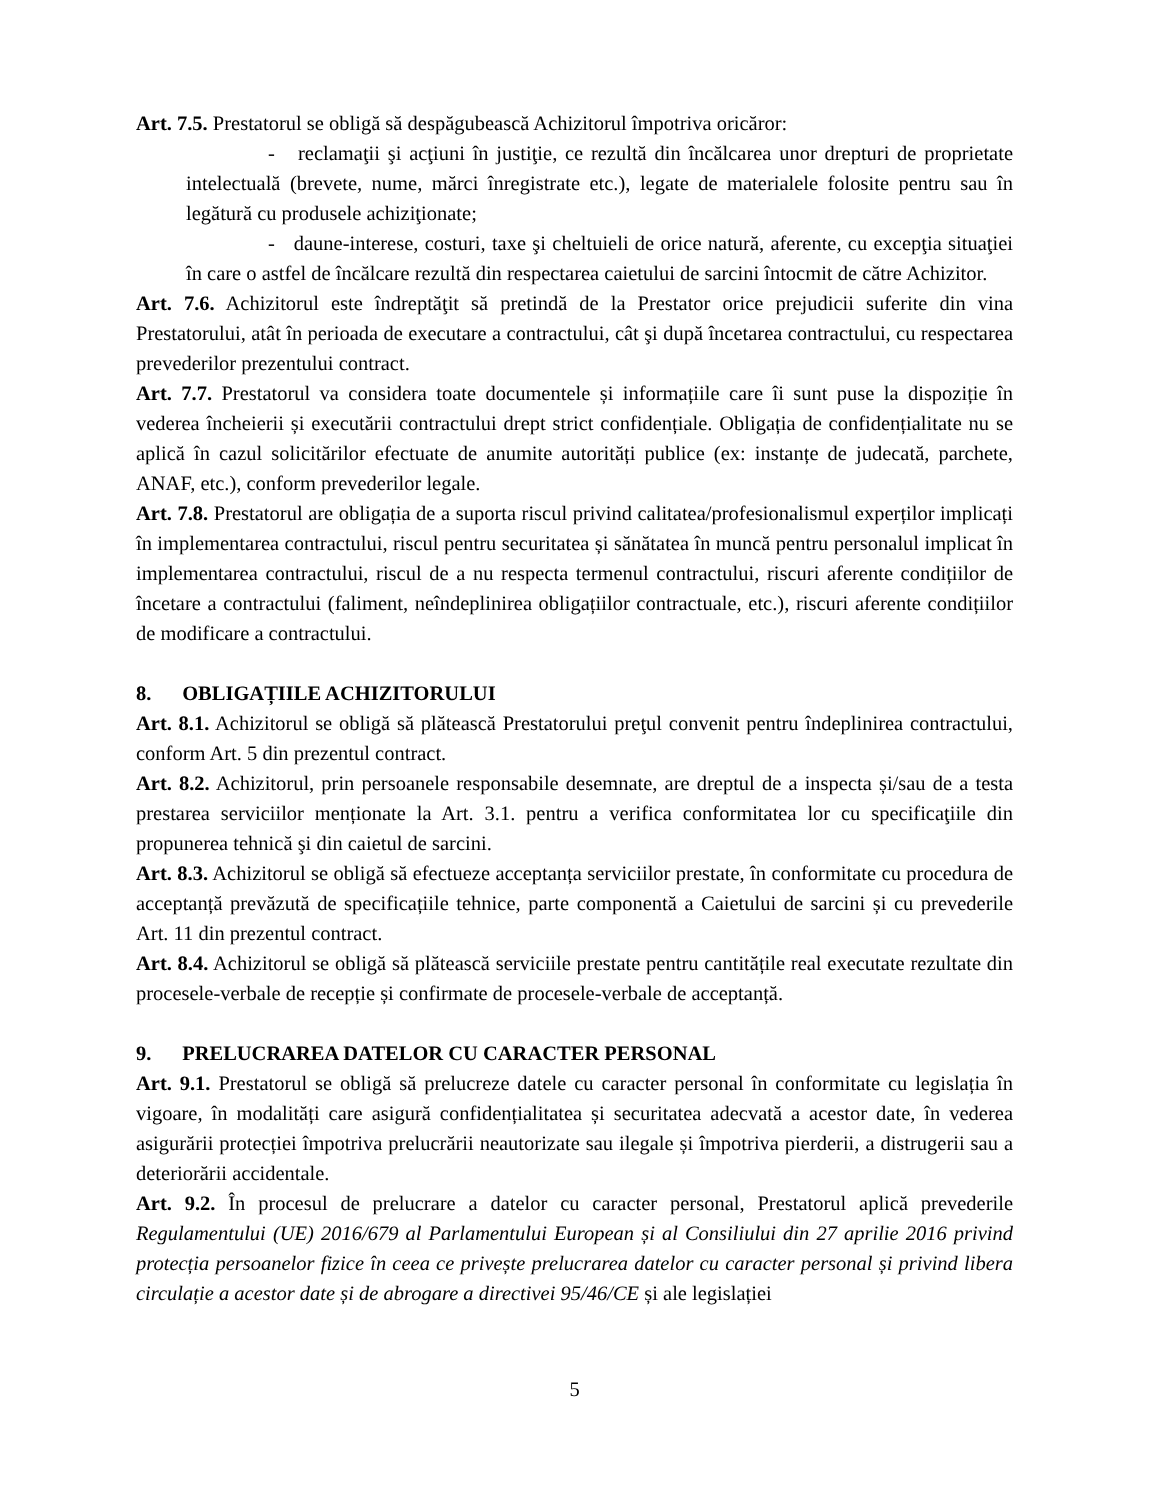Art. 7.5. Prestatorul se obligă să despăgubească Achizitorul împotriva oricăror:
- reclamaţii şi acţiuni în justiţie, ce rezultă din încălcarea unor drepturi de proprietate intelectuală (brevete, nume, mărci înregistrate etc.), legate de materialele folosite pentru sau în legătură cu produsele achiziţionate;
- daune-interese, costuri, taxe şi cheltuieli de orice natură, aferente, cu excepţia situaţiei în care o astfel de încălcare rezultă din respectarea caietului de sarcini întocmit de către Achizitor.
Art. 7.6. Achizitorul este îndreptăţit să pretindă de la Prestator orice prejudicii suferite din vina Prestatorului, atât în perioada de executare a contractului, cât şi după încetarea contractului, cu respectarea prevederilor prezentului contract.
Art. 7.7. Prestatorul va considera toate documentele și informațiile care îi sunt puse la dispoziție în vederea încheierii și executării contractului drept strict confidențiale. Obligația de confidențialitate nu se aplică în cazul solicitărilor efectuate de anumite autorități publice (ex: instanțe de judecată, parchete, ANAF, etc.), conform prevederilor legale.
Art. 7.8. Prestatorul are obligația de a suporta riscul privind calitatea/profesionalismul experților implicați în implementarea contractului, riscul pentru securitatea și sănătatea în muncă pentru personalul implicat în implementarea contractului, riscul de a nu respecta termenul contractului, riscuri aferente condițiilor de încetare a contractului (faliment, neîndeplinirea obligațiilor contractuale, etc.), riscuri aferente condițiilor de modificare a contractului.
8. OBLIGAȚIILE ACHIZITORULUI
Art. 8.1. Achizitorul se obligă să plătească Prestatorului preţul convenit pentru îndeplinirea contractului, conform Art. 5 din prezentul contract.
Art. 8.2. Achizitorul, prin persoanele responsabile desemnate, are dreptul de a inspecta și/sau de a testa prestarea serviciilor menționate la Art. 3.1. pentru a verifica conformitatea lor cu specificaţiile din propunerea tehnică şi din caietul de sarcini.
Art. 8.3. Achizitorul se obligă să efectueze acceptanța serviciilor prestate, în conformitate cu procedura de acceptanță prevăzută de specificațiile tehnice, parte componentă a Caietului de sarcini și cu prevederile Art. 11 din prezentul contract.
Art. 8.4. Achizitorul se obligă să plătească serviciile prestate pentru cantitățile real executate rezultate din procesele-verbale de recepție și confirmate de procesele-verbale de acceptanță.
9. PRELUCRAREA DATELOR CU CARACTER PERSONAL
Art. 9.1. Prestatorul se obligă să prelucreze datele cu caracter personal în conformitate cu legislația în vigoare, în modalități care asigură confidențialitatea și securitatea adecvată a acestor date, în vederea asigurării protecției împotriva prelucrării neautorizate sau ilegale și împotriva pierderii, a distrugerii sau a deteriorării accidentale.
Art. 9.2. În procesul de prelucrare a datelor cu caracter personal, Prestatorul aplică prevederile Regulamentului (UE) 2016/679 al Parlamentului European și al Consiliului din 27 aprilie 2016 privind protecția persoanelor fizice în ceea ce privește prelucrarea datelor cu caracter personal și privind libera circulație a acestor date și de abrogare a directivei 95/46/CE și ale legislației
5